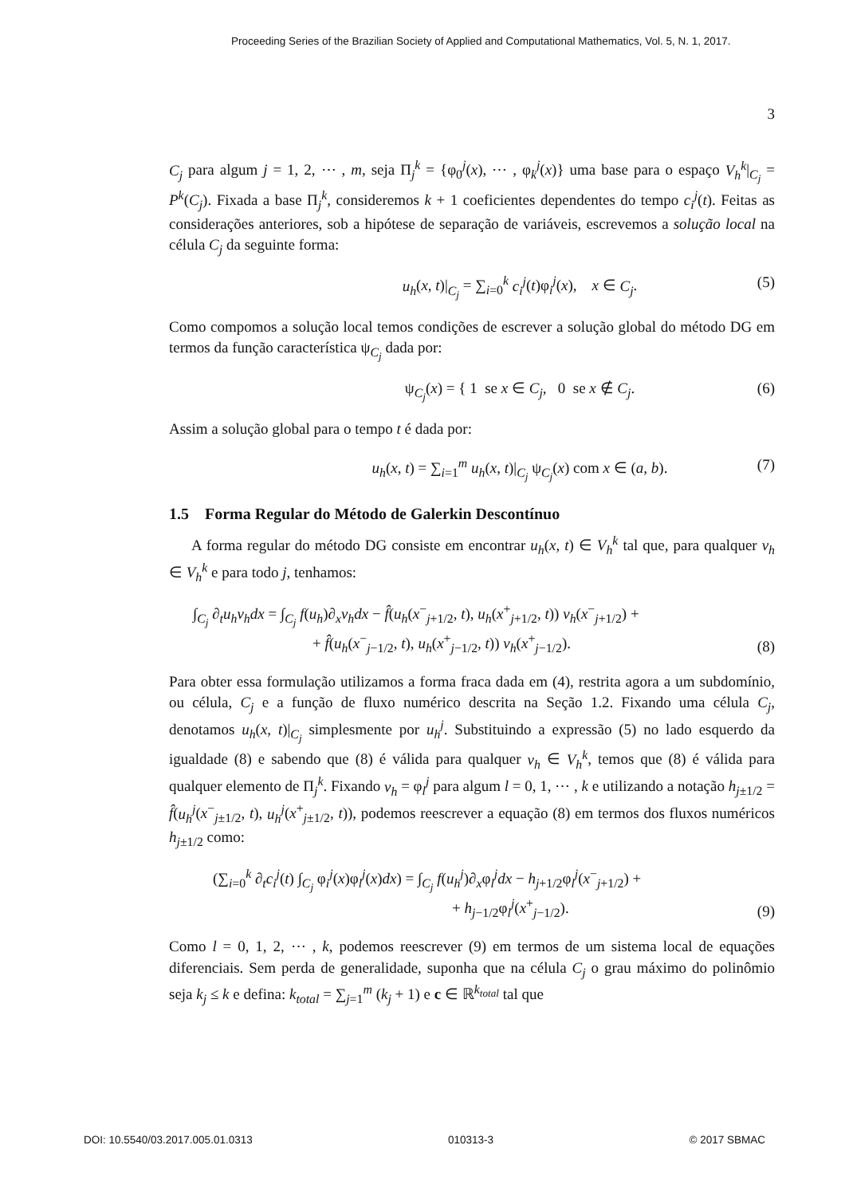Proceeding Series of the Brazilian Society of Applied and Computational Mathematics, Vol. 5, N. 1, 2017.
3
C<sub>j</sub> para algum j = 1, 2, ⋯ , m, seja Π<sub>j</sub><sup>k</sup> = {φ<sub>0</sub><sup>j</sup>(x), ⋯ , φ<sub>k</sub><sup>j</sup>(x)} uma base para o espaço V<sub>h</sub><sup>k</sup>|<sub>C<sub>j</sub></sub> = P<sup>k</sup>(C<sub>j</sub>). Fixada a base Π<sub>j</sub><sup>k</sup>, consideremos k + 1 coeficientes dependentes do tempo c<sub>i</sub><sup>j</sup>(t). Feitas as considerações anteriores, sob a hipótese de separação de variáveis, escrevemos a solução local na célula C<sub>j</sub> da seguinte forma:
u<sub>h</sub>(x, t)|<sub>C<sub>j</sub></sub> = ∑<sub>i=0</sub><sup>k</sup> c<sub>i</sub><sup>j</sup>(t)φ<sub>i</sub><sup>j</sup>(x), x ∈ C<sub>j</sub>. (5)
Como compomos a solução local temos condições de escrever a solução global do método DG em termos da função característica ψ<sub>C<sub>j</sub></sub> dada por:
ψ<sub>C<sub>j</sub></sub>(x) = { 1 se x ∈ C<sub>j</sub>, 0 se x ∉ C<sub>j</sub>. (6)
Assim a solução global para o tempo t é dada por:
u<sub>h</sub>(x, t) = ∑<sub>i=1</sub><sup>m</sup> u<sub>h</sub>(x, t)|<sub>C<sub>j</sub></sub> ψ<sub>C<sub>j</sub></sub>(x) com x ∈ (a, b). (7)
1.5 Forma Regular do Método de Galerkin Descontínuo
A forma regular do método DG consiste em encontrar u<sub>h</sub>(x, t) ∈ V<sub>h</sub><sup>k</sup> tal que, para qualquer v<sub>h</sub> ∈ V<sub>h</sub><sup>k</sup> e para todo j, tenhamos:
∫<sub>C<sub>j</sub></sub> ∂<sub>t</sub>u<sub>h</sub>v<sub>h</sub>dx = ∫<sub>C<sub>j</sub></sub> f(u<sub>h</sub>)∂<sub>x</sub>v<sub>h</sub>dx − f̂(u<sub>h</sub>(x<sup>−</sup><sub>j+1/2</sub>, t), u<sub>h</sub>(x<sup>+</sup><sub>j+1/2</sub>, t)) v<sub>h</sub>(x<sup>−</sup><sub>j+1/2</sub>) +
+ f̂(u<sub>h</sub>(x<sup>−</sup><sub>j−1/2</sub>, t), u<sub>h</sub>(x<sup>+</sup><sub>j−1/2</sub>, t)) v<sub>h</sub>(x<sup>+</sup><sub>j−1/2</sub>).
(8)
Para obter essa formulação utilizamos a forma fraca dada em (4), restrita agora a um subdomínio, ou célula, C<sub>j</sub> e a função de fluxo numérico descrita na Seção 1.2. Fixando uma célula C<sub>j</sub>, denotamos u<sub>h</sub>(x, t)|<sub>C<sub>j</sub></sub> simplesmente por u<sub>h</sub><sup>j</sup>. Substituindo a expressão (5) no lado esquerdo da igualdade (8) e sabendo que (8) é válida para qualquer v<sub>h</sub> ∈ V<sub>h</sub><sup>k</sup>, temos que (8) é válida para qualquer elemento de Π<sub>j</sub><sup>k</sup>. Fixando v<sub>h</sub> = φ<sub>l</sub><sup>j</sup> para algum l = 0, 1, ⋯ , k e utilizando a notação h<sub>j±1/2</sub> = f̂(u<sub>h</sub><sup>j</sup>(x<sup>−</sup><sub>j±1/2</sub>, t), u<sub>h</sub><sup>j</sup>(x<sup>+</sup><sub>j±1/2</sub>, t)), podemos reescrever a equação (8) em termos dos fluxos numéricos h<sub>j±1/2</sub> como:
(∑<sub>i=0</sub><sup>k</sup> ∂<sub>t</sub>c<sub>i</sub><sup>j</sup>(t) ∫<sub>C<sub>j</sub></sub> φ<sub>i</sub><sup>j</sup>(x)φ<sub>l</sub><sup>j</sup>(x)dx) = ∫<sub>C<sub>j</sub></sub> f(u<sub>h</sub><sup>j</sup>)∂<sub>x</sub>φ<sub>l</sub><sup>j</sup>dx − h<sub>j+1/2</sub>φ<sub>l</sub><sup>j</sup>(x<sup>−</sup><sub>j+1/2</sub>) +
+ h<sub>j−1/2</sub>φ<sub>l</sub><sup>j</sup>(x<sup>+</sup><sub>j−1/2</sub>).
(9)
Como l = 0, 1, 2, ⋯ , k, podemos reescrever (9) em termos de um sistema local de equações diferenciais. Sem perda de generalidade, suponha que na célula C<sub>j</sub> o grau máximo do polinômio seja k<sub>j</sub> ≤ k e defina: k<sub>total</sub> = ∑<sub>j=1</sub><sup>m</sup> (k<sub>j</sub> + 1) e c ∈ ℝ<sup>k<sub>total</sub></sup> tal que
DOI: 10.5540/03.2017.005.01.0313 010313-3 © 2017 SBMAC